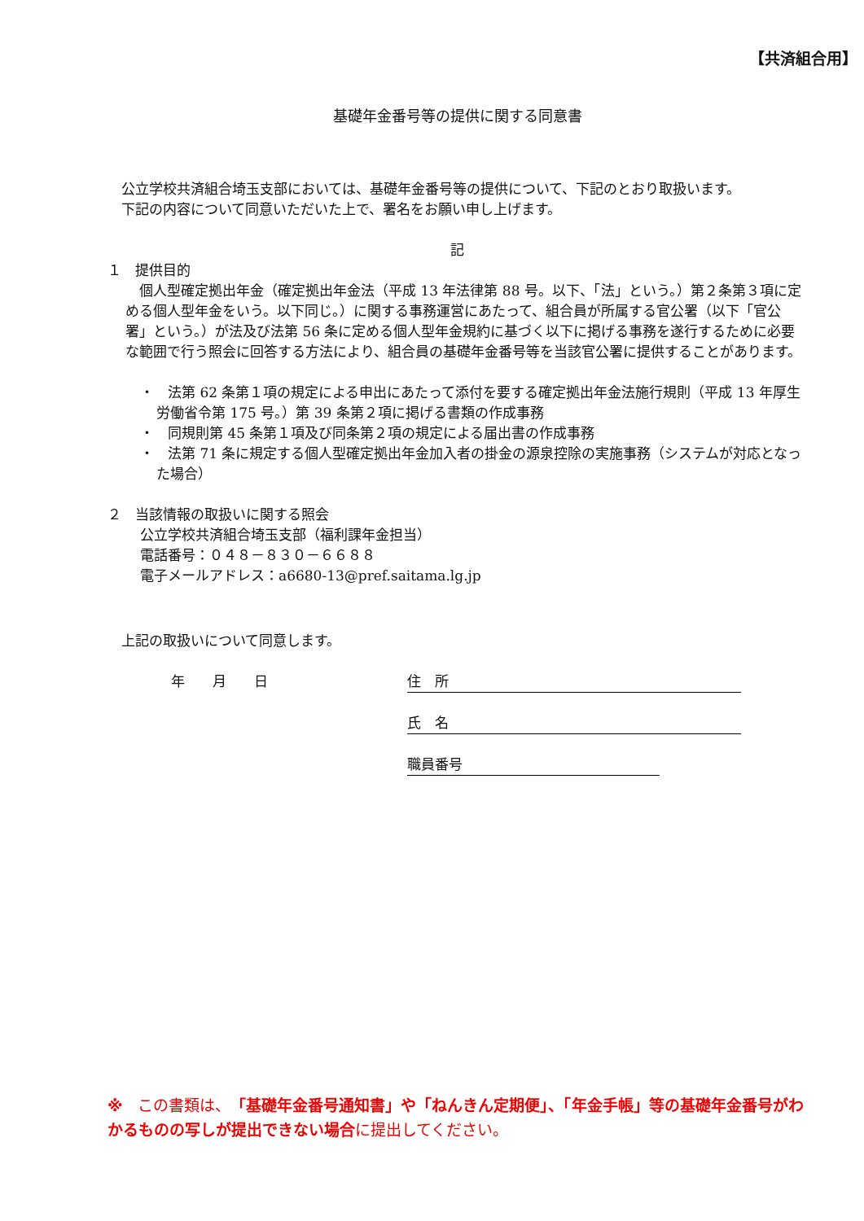【共済組合用】
基礎年金番号等の提供に関する同意書
　公立学校共済組合埼玉支部においては、基礎年金番号等の提供について、下記のとおり取扱います。
　下記の内容について同意いただいた上で、署名をお願い申し上げます。
記
１　提供目的
　個人型確定拠出年金（確定拠出年金法（平成 13 年法律第 88 号。以下、「法」という。）第２条第３項に定める個人型年金をいう。以下同じ。）に関する事務運営にあたって、組合員が所属する官公署（以下「官公署」という。）が法及び法第 56 条に定める個人型年金規約に基づく以下に掲げる事務を遂行するために必要な範囲で行う照会に回答する方法により、組合員の基礎年金番号等を当該官公署に提供することがあります。
・　法第 62 条第１項の規定による申出にあたって添付を要する確定拠出年金法施行規則（平成 13 年厚生労働省令第 175 号。）第 39 条第２項に掲げる書類の作成事務
・　同規則第 45 条第１項及び同条第２項の規定による届出書の作成事務
・　法第 71 条に規定する個人型確定拠出年金加入者の掛金の源泉控除の実施事務（システムが対応となった場合）
２　当該情報の取扱いに関する照会
公立学校共済組合埼玉支部（福利課年金担当）
電話番号：０４８－８３０－６６８８
電子メールアドレス：a6680-13@pref.saitama.lg.jp
　上記の取扱いについて同意します。
年　　月　　日 住　所
氏　名
職員番号
※　この書類は、「基礎年金番号通知書」や「ねんきん定期便」、「年金手帳」等の基礎年金番号がわかるものの写しが提出できない場合に提出してください。